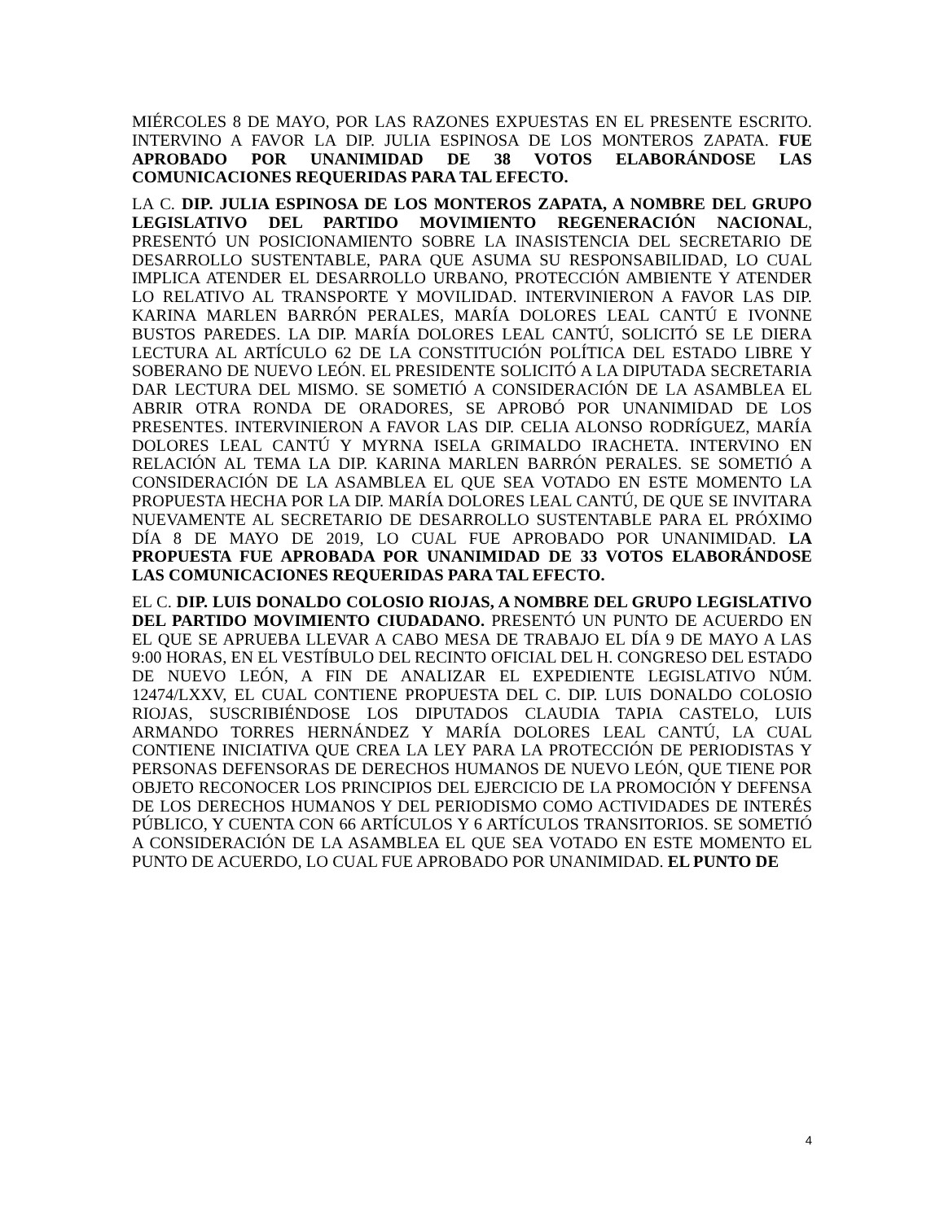MIÉRCOLES 8 DE MAYO, POR LAS RAZONES EXPUESTAS EN EL PRESENTE ESCRITO. INTERVINO A FAVOR LA DIP. JULIA ESPINOSA DE LOS MONTEROS ZAPATA. FUE APROBADO POR UNANIMIDAD DE 38 VOTOS ELABORÁNDOSE LAS COMUNICACIONES REQUERIDAS PARA TAL EFECTO.
LA C. DIP. JULIA ESPINOSA DE LOS MONTEROS ZAPATA, A NOMBRE DEL GRUPO LEGISLATIVO DEL PARTIDO MOVIMIENTO REGENERACIÓN NACIONAL, PRESENTÓ UN POSICIONAMIENTO SOBRE LA INASISTENCIA DEL SECRETARIO DE DESARROLLO SUSTENTABLE, PARA QUE ASUMA SU RESPONSABILIDAD, LO CUAL IMPLICA ATENDER EL DESARROLLO URBANO, PROTECCIÓN AMBIENTE Y ATENDER LO RELATIVO AL TRANSPORTE Y MOVILIDAD. INTERVINIERON A FAVOR LAS DIP. KARINA MARLEN BARRÓN PERALES, MARÍA DOLORES LEAL CANTÚ E IVONNE BUSTOS PAREDES. LA DIP. MARÍA DOLORES LEAL CANTÚ, SOLICITÓ SE LE DIERA LECTURA AL ARTÍCULO 62 DE LA CONSTITUCIÓN POLÍTICA DEL ESTADO LIBRE Y SOBERANO DE NUEVO LEÓN. EL PRESIDENTE SOLICITÓ A LA DIPUTADA SECRETARIA DAR LECTURA DEL MISMO. SE SOMETIÓ A CONSIDERACIÓN DE LA ASAMBLEA EL ABRIR OTRA RONDA DE ORADORES, SE APROBÓ POR UNANIMIDAD DE LOS PRESENTES. INTERVINIERON A FAVOR LAS DIP. CELIA ALONSO RODRÍGUEZ, MARÍA DOLORES LEAL CANTÚ Y MYRNA ISELA GRIMALDO IRACHETA. INTERVINO EN RELACIÓN AL TEMA LA DIP. KARINA MARLEN BARRÓN PERALES. SE SOMETIÓ A CONSIDERACIÓN DE LA ASAMBLEA EL QUE SEA VOTADO EN ESTE MOMENTO LA PROPUESTA HECHA POR LA DIP. MARÍA DOLORES LEAL CANTÚ, DE QUE SE INVITARA NUEVAMENTE AL SECRETARIO DE DESARROLLO SUSTENTABLE PARA EL PRÓXIMO DÍA 8 DE MAYO DE 2019, LO CUAL FUE APROBADO POR UNANIMIDAD. LA PROPUESTA FUE APROBADA POR UNANIMIDAD DE 33 VOTOS ELABORÁNDOSE LAS COMUNICACIONES REQUERIDAS PARA TAL EFECTO.
EL C. DIP. LUIS DONALDO COLOSIO RIOJAS, A NOMBRE DEL GRUPO LEGISLATIVO DEL PARTIDO MOVIMIENTO CIUDADANO. PRESENTÓ UN PUNTO DE ACUERDO EN EL QUE SE APRUEBA LLEVAR A CABO MESA DE TRABAJO EL DÍA 9 DE MAYO A LAS 9:00 HORAS, EN EL VESTÍBULO DEL RECINTO OFICIAL DEL H. CONGRESO DEL ESTADO DE NUEVO LEÓN, A FIN DE ANALIZAR EL EXPEDIENTE LEGISLATIVO NÚM. 12474/LXXV, EL CUAL CONTIENE PROPUESTA DEL C. DIP. LUIS DONALDO COLOSIO RIOJAS, SUSCRIBIÉNDOSE LOS DIPUTADOS CLAUDIA TAPIA CASTELO, LUIS ARMANDO TORRES HERNÁNDEZ Y MARÍA DOLORES LEAL CANTÚ, LA CUAL CONTIENE INICIATIVA QUE CREA LA LEY PARA LA PROTECCIÓN DE PERIODISTAS Y PERSONAS DEFENSORAS DE DERECHOS HUMANOS DE NUEVO LEÓN, QUE TIENE POR OBJETO RECONOCER LOS PRINCIPIOS DEL EJERCICIO DE LA PROMOCIÓN Y DEFENSA DE LOS DERECHOS HUMANOS Y DEL PERIODISMO COMO ACTIVIDADES DE INTERÉS PÚBLICO, Y CUENTA CON 66 ARTÍCULOS Y 6 ARTÍCULOS TRANSITORIOS. SE SOMETIÓ A CONSIDERACIÓN DE LA ASAMBLEA EL QUE SEA VOTADO EN ESTE MOMENTO EL PUNTO DE ACUERDO, LO CUAL FUE APROBADO POR UNANIMIDAD. EL PUNTO DE
4